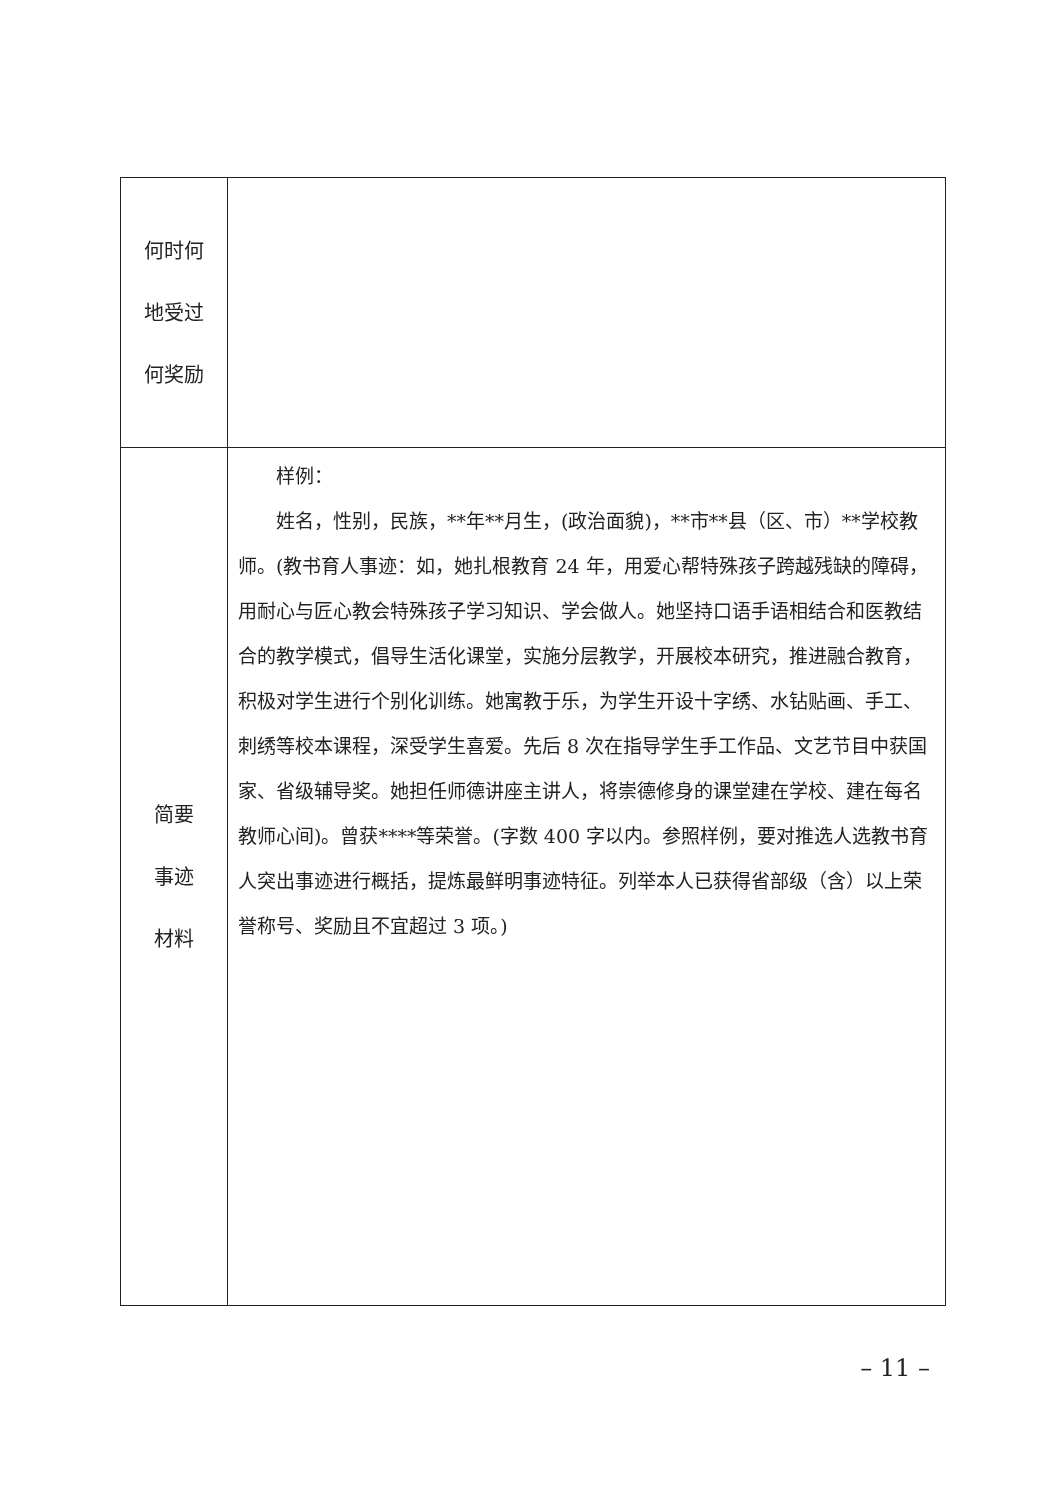| 何时何 地受过 何奖励 | |
| 简要 事迹 材料 | 样例： 姓名，性别，民族，**年**月生，(政治面貌)，**市**县（区、市）**学校教师。(教书育人事迹：如，她扎根教育 24 年，用爱心帮特殊孩子跨越残缺的障碍，用耐心与匠心教会特殊孩子学习知识、学会做人。她坚持口语手语相结合和医教结合的教学模式，倡导生活化课堂，实施分层教学，开展校本研究，推进融合教育，积极对学生进行个别化训练。她寓教于乐，为学生开设十字绣、水钻贴画、手工、刺绣等校本课程，深受学生喜爱。先后 8 次在指导学生手工作品、文艺节目中获国家、省级辅导奖。她担任师德讲座主讲人，将崇德修身的课堂建在学校、建在每名教师心间)。曾获****等荣誉。(字数 400 字以内。参照样例，要对推选人选教书育人突出事迹进行概括，提炼最鲜明事迹特征。列举本人已获得省部级（含）以上荣誉称号、奖励且不宜超过 3 项。) |
– 11 –